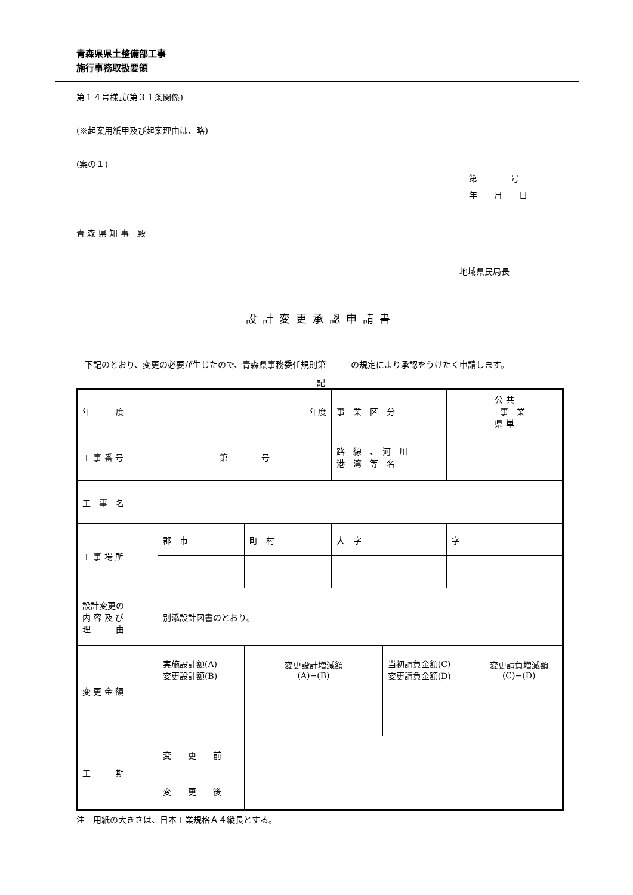青森県県土整備部工事
施行事務取扱要領
第１４号様式(第３１条関係)
(※起案用紙甲及び起案理由は、略)
(案の１)
第　　　　号
年　　月　　日
青 森 県 知 事　殿
地域県民局長
設計変更承認申請書
　下記のとおり、変更の必要が生じたので、青森県事務委任規則第　　　の規定により承認をうけたく申請します。
記
| 年 度 | 年度 | | 事 業 区 分 | | 公 共 事 業 県 単 | |
| 工 事 番 号 | 第 号 | | 路 線 、 河 川 港 湾 等 名 | | | |
| 工 事 名 | | | | | | |
| 工 事 場 所 | 郡 市 | 町 村 | 大 字 | | 字 | |
| 設計変更の 内 容 及 び 理 由 | 別添設計図書のとおり。 | | | | | |
| 変 更 金 額 | 実施設計額(A) 変更設計額(B) | 変更設計増減額 (A)−(B) | | 当初請負金額(C) 変更請負金額(D) | | 変更請負増減額 (C)−(D) |
| 工 期 | 変 更 前 | | | | | |
| | 変 更 後 | | | | | |
注　用紙の大きさは、日本工業規格Ａ４縦長とする。